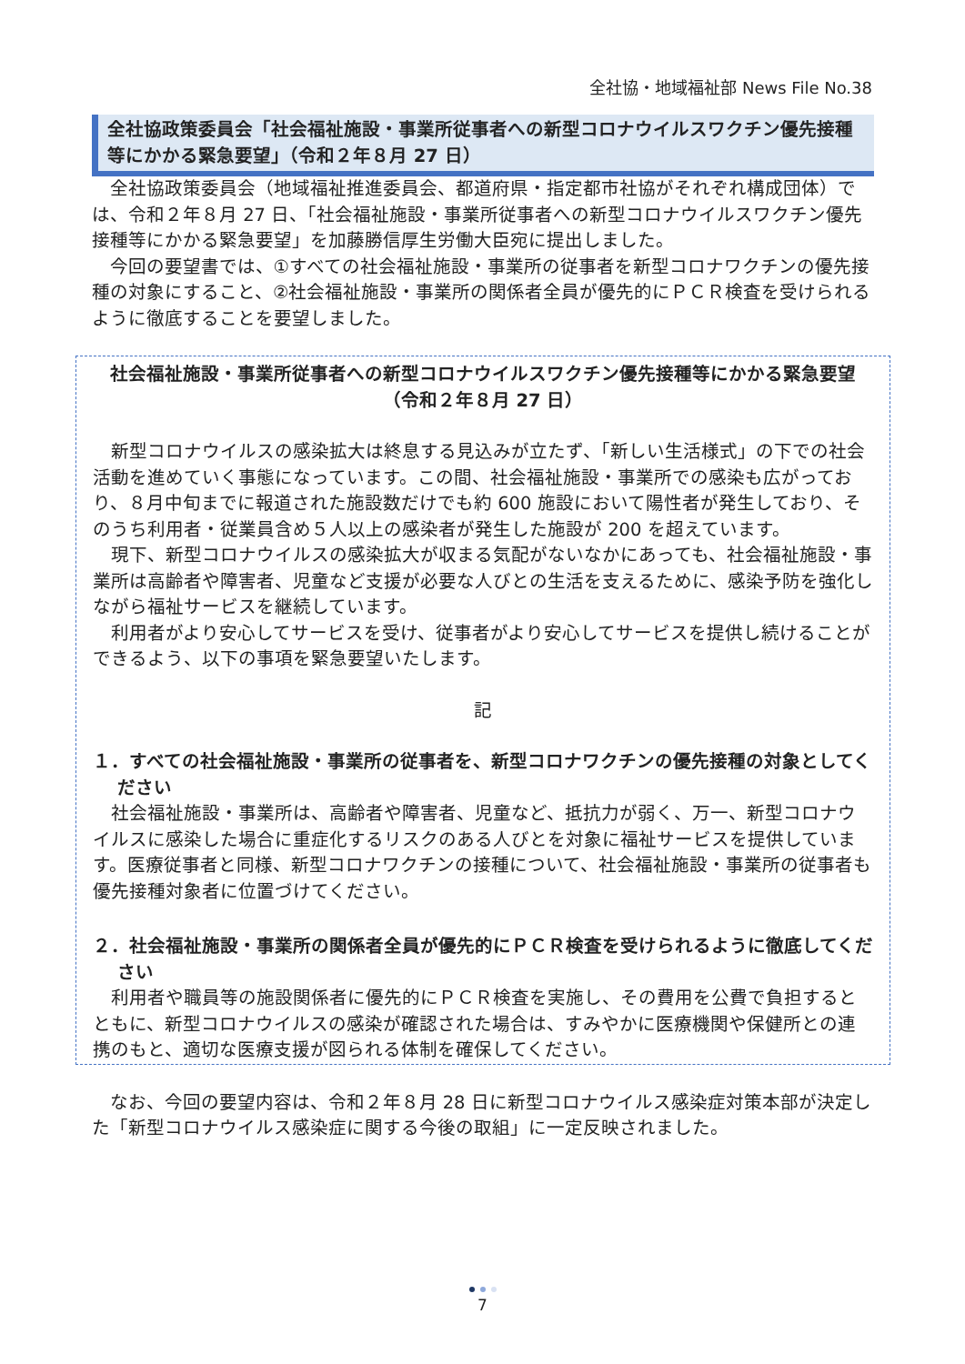全社協・地域福祉部 News File No.38
全社協政策委員会「社会福祉施設・事業所従事者への新型コロナウイルスワクチン優先接種等にかかる緊急要望」（令和２年８月 27 日）
全社協政策委員会（地域福祉推進委員会、都道府県・指定都市社協がそれぞれ構成団体）では、令和２年８月 27 日、「社会福祉施設・事業所従事者への新型コロナウイルスワクチン優先接種等にかかる緊急要望」を加藤勝信厚生労働大臣宛に提出しました。
今回の要望書では、①すべての社会福祉施設・事業所の従事者を新型コロナワクチンの優先接種の対象にすること、②社会福祉施設・事業所の関係者全員が優先的にＰＣＲ検査を受けられるように徹底することを要望しました。
社会福祉施設・事業所従事者への新型コロナウイルスワクチン優先接種等にかかる緊急要望
（令和２年８月 27 日）
新型コロナウイルスの感染拡大は終息する見込みが立たず、「新しい生活様式」の下での社会活動を進めていく事態になっています。この間、社会福祉施設・事業所での感染も広がっており、８月中旬までに報道された施設数だけでも約 600 施設において陽性者が発生しており、そのうち利用者・従業員含め５人以上の感染者が発生した施設が 200 を超えています。
現下、新型コロナウイルスの感染拡大が収まる気配がないなかにあっても、社会福祉施設・事業所は高齢者や障害者、児童など支援が必要な人びとの生活を支えるために、感染予防を強化しながら福祉サービスを継続しています。
利用者がより安心してサービスを受け、従事者がより安心してサービスを提供し続けることができるよう、以下の事項を緊急要望いたします。
記
１．すべての社会福祉施設・事業所の従事者を、新型コロナワクチンの優先接種の対象としてください
社会福祉施設・事業所は、高齢者や障害者、児童など、抵抗力が弱く、万一、新型コロナウイルスに感染した場合に重症化するリスクのある人びとを対象に福祉サービスを提供しています。医療従事者と同様、新型コロナワクチンの接種について、社会福祉施設・事業所の従事者も優先接種対象者に位置づけてください。
２．社会福祉施設・事業所の関係者全員が優先的にＰＣＲ検査を受けられるように徹底してください
利用者や職員等の施設関係者に優先的にＰＣＲ検査を実施し、その費用を公費で負担するとともに、新型コロナウイルスの感染が確認された場合は、すみやかに医療機関や保健所との連携のもと、適切な医療支援が図られる体制を確保してください。
なお、今回の要望内容は、令和２年８月 28 日に新型コロナウイルス感染症対策本部が決定した「新型コロナウイルス感染症に関する今後の取組」に一定反映されました。
7